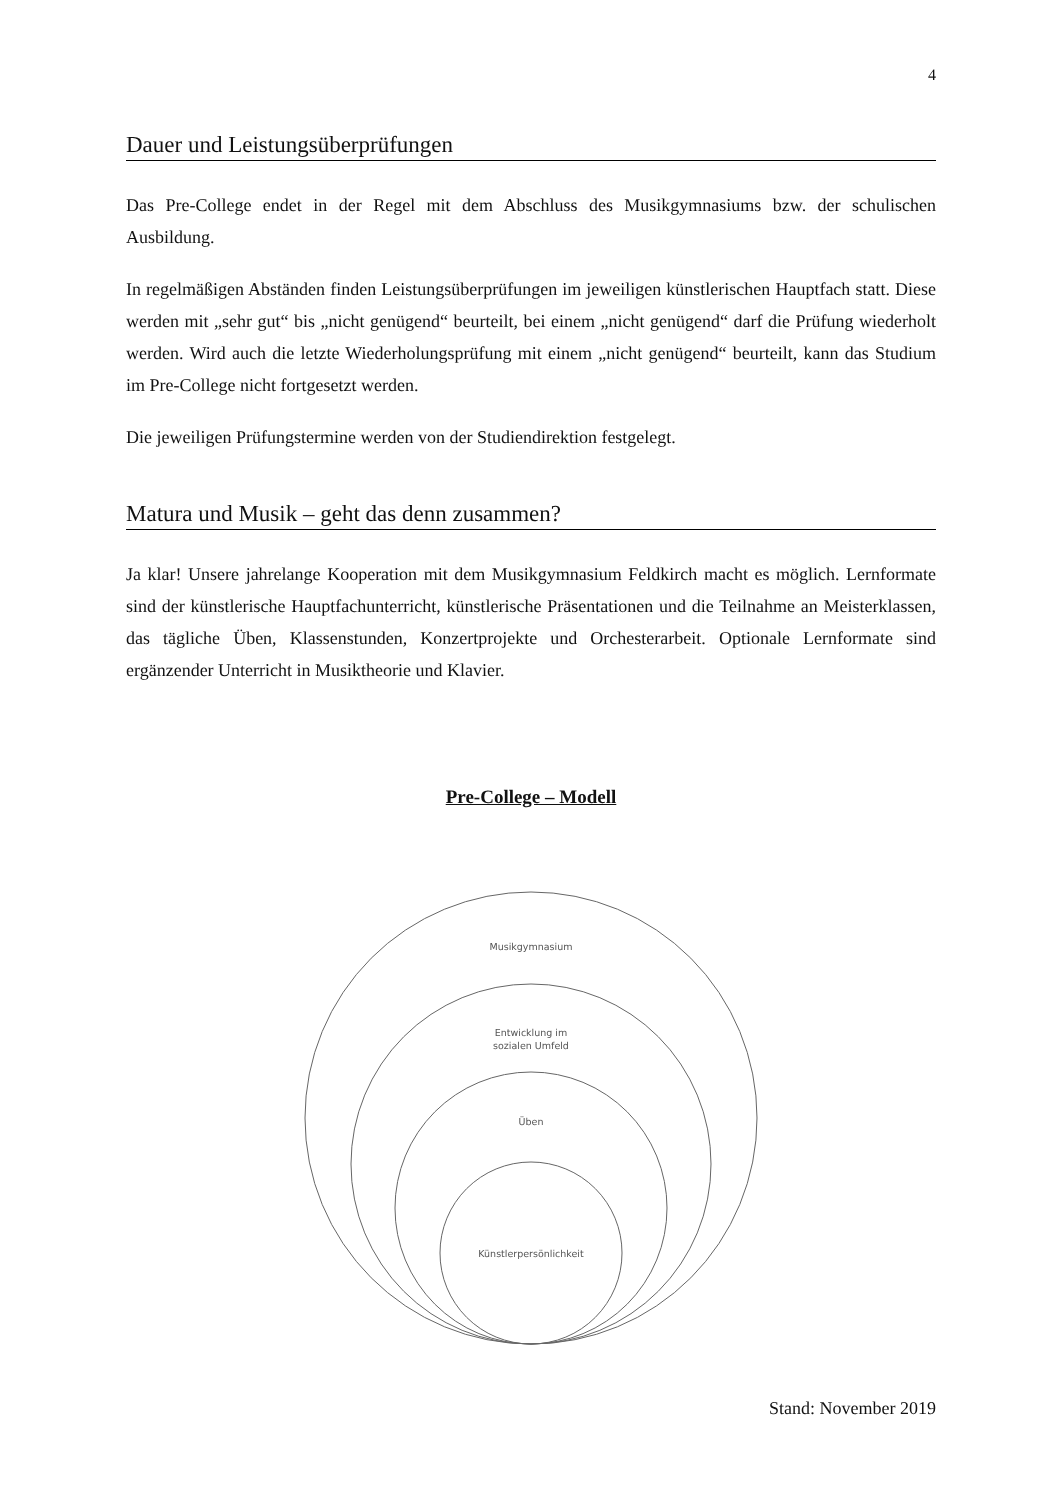4
Dauer und Leistungsüberprüfungen
Das Pre-College endet in der Regel mit dem Abschluss des Musikgymnasiums bzw. der schulischen Ausbildung.
In regelmäßigen Abständen finden Leistungsüberprüfungen im jeweiligen künstlerischen Hauptfach statt. Diese werden mit „sehr gut“ bis „nicht genügend“ beurteilt, bei einem „nicht genügend“ darf die Prüfung wiederholt werden. Wird auch die letzte Wiederholungsprüfung mit einem „nicht genügend“ beurteilt, kann das Studium im Pre-College nicht fortgesetzt werden.
Die jeweiligen Prüfungstermine werden von der Studiendirektion festgelegt.
Matura und Musik – geht das denn zusammen?
Ja klar! Unsere jahrelange Kooperation mit dem Musikgymnasium Feldkirch macht es möglich. Lernformate sind der künstlerische Hauptfachunterricht, künstlerische Präsentationen und die Teilnahme an Meisterklassen, das tägliche Üben, Klassenstunden, Konzertprojekte und Orchesterarbeit. Optionale Lernformate sind ergänzender Unterricht in Musiktheorie und Klavier.
Pre-College – Modell
Musikgymnasium
Entwicklung im
sozialen Umfeld
Üben
Künstlerpersönlichkeit
Stand: November 2019